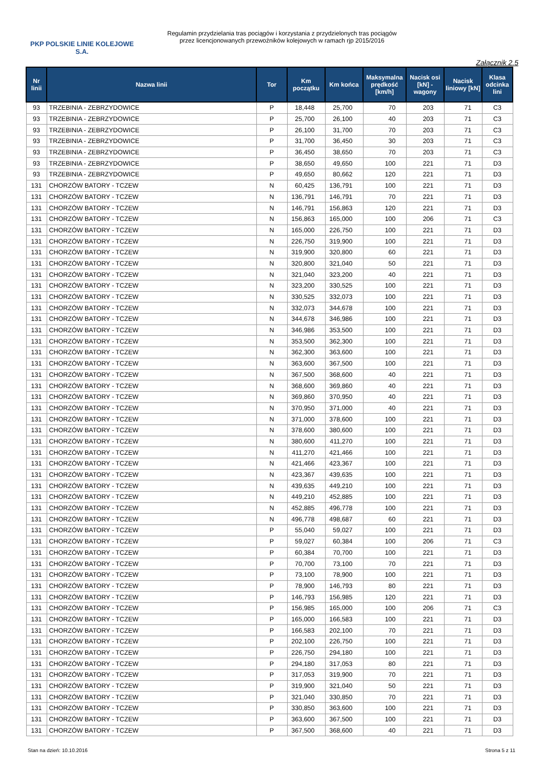PKP POLSKIE LINIE KOLEJOWE S.A.
Regulamin przydzielania tras pociągów i korzystania z przydzielonych tras pociągów
przez licencjonowanych przewoźników kolejowych w ramach rjp 2015/2016
Załącznik 2.5
| Nr linii | Nazwa linii | Tor | Km początku | Km końca | Maksymalna prędkość [km/h] | Nacisk osi [kN] - wagony | Nacisk liniowy [kN] | Klasa odcinka lini |
| --- | --- | --- | --- | --- | --- | --- | --- | --- |
| 93 | TRZEBINIA - ZEBRZYDOWICE | P | 18,448 | 25,700 | 70 | 203 | 71 | C3 |
| 93 | TRZEBINIA - ZEBRZYDOWICE | P | 25,700 | 26,100 | 40 | 203 | 71 | C3 |
| 93 | TRZEBINIA - ZEBRZYDOWICE | P | 26,100 | 31,700 | 70 | 203 | 71 | C3 |
| 93 | TRZEBINIA - ZEBRZYDOWICE | P | 31,700 | 36,450 | 30 | 203 | 71 | C3 |
| 93 | TRZEBINIA - ZEBRZYDOWICE | P | 36,450 | 38,650 | 70 | 203 | 71 | C3 |
| 93 | TRZEBINIA - ZEBRZYDOWICE | P | 38,650 | 49,650 | 100 | 221 | 71 | D3 |
| 93 | TRZEBINIA - ZEBRZYDOWICE | P | 49,650 | 80,662 | 120 | 221 | 71 | D3 |
| 131 | CHORZÓW BATORY - TCZEW | N | 60,425 | 136,791 | 100 | 221 | 71 | D3 |
| 131 | CHORZÓW BATORY - TCZEW | N | 136,791 | 146,791 | 70 | 221 | 71 | D3 |
| 131 | CHORZÓW BATORY - TCZEW | N | 146,791 | 156,863 | 120 | 221 | 71 | D3 |
| 131 | CHORZÓW BATORY - TCZEW | N | 156,863 | 165,000 | 100 | 206 | 71 | C3 |
| 131 | CHORZÓW BATORY - TCZEW | N | 165,000 | 226,750 | 100 | 221 | 71 | D3 |
| 131 | CHORZÓW BATORY - TCZEW | N | 226,750 | 319,900 | 100 | 221 | 71 | D3 |
| 131 | CHORZÓW BATORY - TCZEW | N | 319,900 | 320,800 | 60 | 221 | 71 | D3 |
| 131 | CHORZÓW BATORY - TCZEW | N | 320,800 | 321,040 | 50 | 221 | 71 | D3 |
| 131 | CHORZÓW BATORY - TCZEW | N | 321,040 | 323,200 | 40 | 221 | 71 | D3 |
| 131 | CHORZÓW BATORY - TCZEW | N | 323,200 | 330,525 | 100 | 221 | 71 | D3 |
| 131 | CHORZÓW BATORY - TCZEW | N | 330,525 | 332,073 | 100 | 221 | 71 | D3 |
| 131 | CHORZÓW BATORY - TCZEW | N | 332,073 | 344,678 | 100 | 221 | 71 | D3 |
| 131 | CHORZÓW BATORY - TCZEW | N | 344,678 | 346,986 | 100 | 221 | 71 | D3 |
| 131 | CHORZÓW BATORY - TCZEW | N | 346,986 | 353,500 | 100 | 221 | 71 | D3 |
| 131 | CHORZÓW BATORY - TCZEW | N | 353,500 | 362,300 | 100 | 221 | 71 | D3 |
| 131 | CHORZÓW BATORY - TCZEW | N | 362,300 | 363,600 | 100 | 221 | 71 | D3 |
| 131 | CHORZÓW BATORY - TCZEW | N | 363,600 | 367,500 | 100 | 221 | 71 | D3 |
| 131 | CHORZÓW BATORY - TCZEW | N | 367,500 | 368,600 | 40 | 221 | 71 | D3 |
| 131 | CHORZÓW BATORY - TCZEW | N | 368,600 | 369,860 | 40 | 221 | 71 | D3 |
| 131 | CHORZÓW BATORY - TCZEW | N | 369,860 | 370,950 | 40 | 221 | 71 | D3 |
| 131 | CHORZÓW BATORY - TCZEW | N | 370,950 | 371,000 | 40 | 221 | 71 | D3 |
| 131 | CHORZÓW BATORY - TCZEW | N | 371,000 | 378,600 | 100 | 221 | 71 | D3 |
| 131 | CHORZÓW BATORY - TCZEW | N | 378,600 | 380,600 | 100 | 221 | 71 | D3 |
| 131 | CHORZÓW BATORY - TCZEW | N | 380,600 | 411,270 | 100 | 221 | 71 | D3 |
| 131 | CHORZÓW BATORY - TCZEW | N | 411,270 | 421,466 | 100 | 221 | 71 | D3 |
| 131 | CHORZÓW BATORY - TCZEW | N | 421,466 | 423,367 | 100 | 221 | 71 | D3 |
| 131 | CHORZÓW BATORY - TCZEW | N | 423,367 | 439,635 | 100 | 221 | 71 | D3 |
| 131 | CHORZÓW BATORY - TCZEW | N | 439,635 | 449,210 | 100 | 221 | 71 | D3 |
| 131 | CHORZÓW BATORY - TCZEW | N | 449,210 | 452,885 | 100 | 221 | 71 | D3 |
| 131 | CHORZÓW BATORY - TCZEW | N | 452,885 | 496,778 | 100 | 221 | 71 | D3 |
| 131 | CHORZÓW BATORY - TCZEW | N | 496,778 | 498,687 | 60 | 221 | 71 | D3 |
| 131 | CHORZÓW BATORY - TCZEW | P | 55,040 | 59,027 | 100 | 221 | 71 | D3 |
| 131 | CHORZÓW BATORY - TCZEW | P | 59,027 | 60,384 | 100 | 206 | 71 | C3 |
| 131 | CHORZÓW BATORY - TCZEW | P | 60,384 | 70,700 | 100 | 221 | 71 | D3 |
| 131 | CHORZÓW BATORY - TCZEW | P | 70,700 | 73,100 | 70 | 221 | 71 | D3 |
| 131 | CHORZÓW BATORY - TCZEW | P | 73,100 | 78,900 | 100 | 221 | 71 | D3 |
| 131 | CHORZÓW BATORY - TCZEW | P | 78,900 | 146,793 | 80 | 221 | 71 | D3 |
| 131 | CHORZÓW BATORY - TCZEW | P | 146,793 | 156,985 | 120 | 221 | 71 | D3 |
| 131 | CHORZÓW BATORY - TCZEW | P | 156,985 | 165,000 | 100 | 206 | 71 | C3 |
| 131 | CHORZÓW BATORY - TCZEW | P | 165,000 | 166,583 | 100 | 221 | 71 | D3 |
| 131 | CHORZÓW BATORY - TCZEW | P | 166,583 | 202,100 | 70 | 221 | 71 | D3 |
| 131 | CHORZÓW BATORY - TCZEW | P | 202,100 | 226,750 | 100 | 221 | 71 | D3 |
| 131 | CHORZÓW BATORY - TCZEW | P | 226,750 | 294,180 | 100 | 221 | 71 | D3 |
| 131 | CHORZÓW BATORY - TCZEW | P | 294,180 | 317,053 | 80 | 221 | 71 | D3 |
| 131 | CHORZÓW BATORY - TCZEW | P | 317,053 | 319,900 | 70 | 221 | 71 | D3 |
| 131 | CHORZÓW BATORY - TCZEW | P | 319,900 | 321,040 | 50 | 221 | 71 | D3 |
| 131 | CHORZÓW BATORY - TCZEW | P | 321,040 | 330,850 | 70 | 221 | 71 | D3 |
| 131 | CHORZÓW BATORY - TCZEW | P | 330,850 | 363,600 | 100 | 221 | 71 | D3 |
| 131 | CHORZÓW BATORY - TCZEW | P | 363,600 | 367,500 | 100 | 221 | 71 | D3 |
| 131 | CHORZÓW BATORY - TCZEW | P | 367,500 | 368,600 | 40 | 221 | 71 | D3 |
Stan na dzień: 10.10.2016 Strona 5 z 11